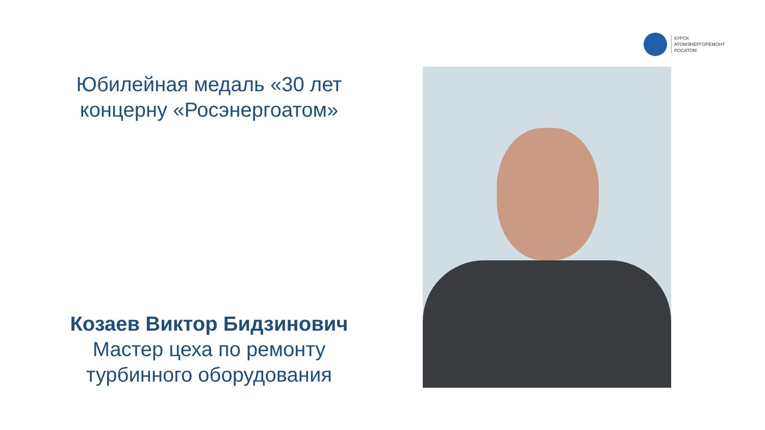КУРСК
АТОМЭНЕРГОРЕМОНТ
РОСАТОМ
Юбилейная медаль «30 лет концерну «Росэнергоатом»
Козаев Виктор Бидзинович
Мастер цеха по ремонту турбинного оборудования